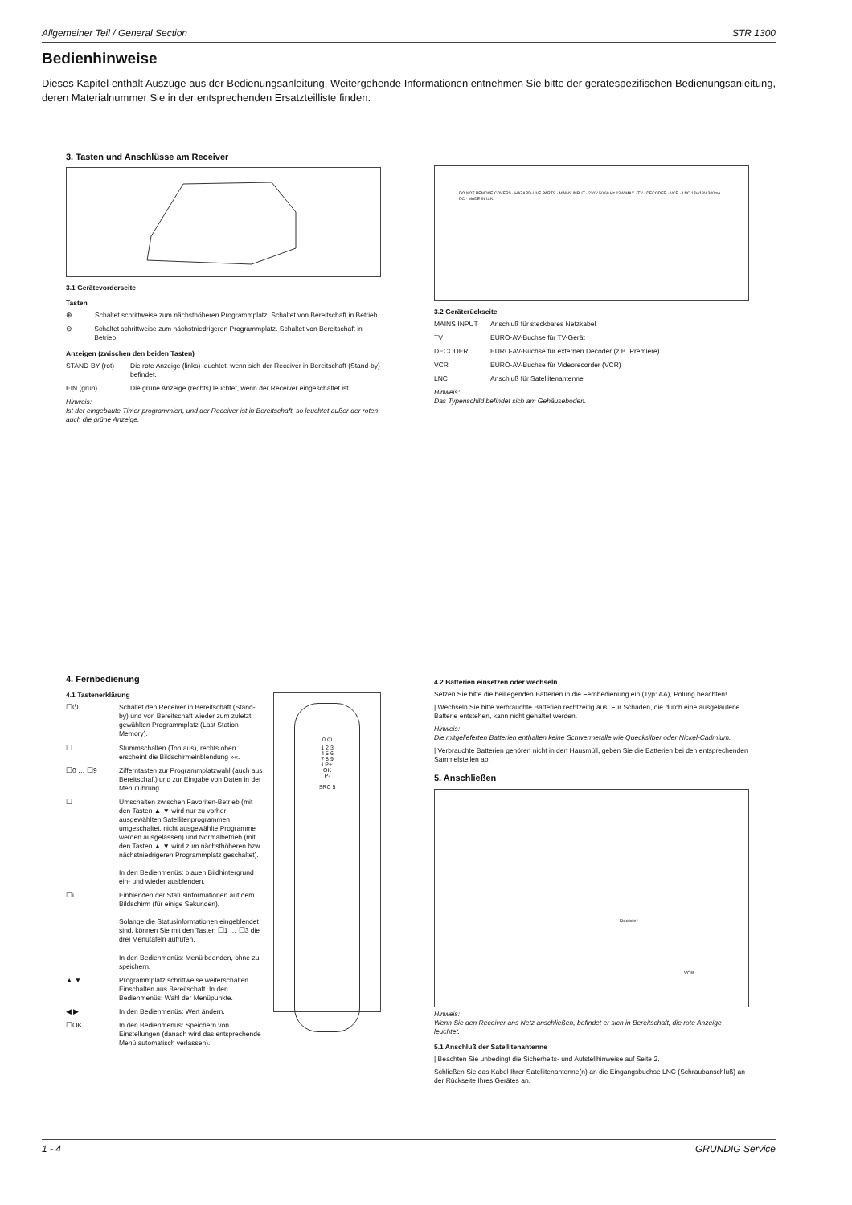Allgemeiner Teil / General Section STR 1300
Bedienhinweise
Dieses Kapitel enthält Auszüge aus der Bedienungsanleitung. Weitergehende Informationen entnehmen Sie bitte der gerätespezifischen Bedienungsanleitung, deren Materialnummer Sie in der entsprechenden Ersatzteilliste finden.
3. Tasten und Anschlüsse am Receiver
3.1 Gerätevorderseite
Tasten
⊕ Schaltet schrittweise zum nächsthöheren Programmplatz. Schaltet von Bereitschaft in Betrieb.
⊖ Schaltet schrittweise zum nächstniedrigeren Programmplatz. Schaltet von Bereitschaft in Betrieb.
Anzeigen (zwischen den beiden Tasten)
STAND-BY (rot) Die rote Anzeige (links) leuchtet, wenn sich der Receiver in Bereitschaft (Stand-by) befindet.
EIN (grün) Die grüne Anzeige (rechts) leuchtet, wenn der Receiver eingeschaltet ist.
Hinweis:
Ist der eingebaute Timer programmiert, und der Receiver ist in Bereitschaft, so leuchtet außer der roten auch die grüne Anzeige.
DO NOT REMOVE COVERS · HAZARD-LIVE PARTS · MAINS INPUT · 230V 50/60 Hz 13W MAX · TV · DECODER · VCR · LNC 13V/18V 300mA DC · MADE IN U.K.
3.2 Geräterückseite
MAINS INPUT Anschluß für steckbares Netzkabel
TV EURO-AV-Buchse für TV-Gerät
DECODER EURO-AV-Buchse für externen Decoder (z.B. Première)
VCR EURO-AV-Buchse für Videorecorder (VCR)
LNC Anschluß für Satellitenantenne
Hinweis:
Das Typenschild befindet sich am Gehäuseboden.
4. Fernbedienung
4.1 Tastenerklärung
☐⏻ Schaltet den Receiver in Bereitschaft (Stand-by) und von Bereitschaft wieder zum zuletzt gewählten Programmplatz (Last Station Memory).
☐ Stummschalten (Ton aus), rechts oben erscheint die Bildschirmeinblendung »«.
☐0 … ☐9 Zifferntasten zur Programmplatzwahl (auch aus Bereitschaft) und zur Eingabe von Daten in der Menüführung.
☐ Umschalten zwischen Favoriten-Betrieb (mit den Tasten ▲ ▼ wird nur zu vorher ausgewählten Satellitenprogrammen umgeschaltet, nicht ausgewählte Programme werden ausgelassen) und Normalbetrieb (mit den Tasten ▲ ▼ wird zum nächsthöheren bzw. nächstniedrigeren Programmplatz geschaltet).
In den Bedienmenüs: blauen Bildhintergrund ein- und wieder ausblenden.
☐i Einblenden der Statusinformationen auf dem Bildschirm (für einige Sekunden).
Solange die Statusinformationen eingeblendet sind, können Sie mit den Tasten ☐1 … ☐3 die drei Menütafeln aufrufen.
In den Bedienmenüs: Menü beenden, ohne zu speichern.
▲ ▼ Programmplatz schrittweise weiterschalten. Einschalten aus Bereitschaft. In den Bedienmenüs: Wahl der Menüpunkte.
◀ ▶ In den Bedienmenüs: Wert ändern.
☐OK In den Bedienmenüs: Speichern von Einstellungen (danach wird das entsprechende Menü automatisch verlassen).
0 ⏻
1 2 3
4 5 6
7 8 9
i P+
OK
P-
SRC 5
4.2 Batterien einsetzen oder wechseln
Setzen Sie bitte die beiliegenden Batterien in die Fernbedienung ein (Typ: AA), Polung beachten!
| Wechseln Sie bitte verbrauchte Batterien rechtzeitig aus. Für Schäden, die durch eine ausgelaufene Batterie entstehen, kann nicht gehaftet werden.
Hinweis:
Die mitgelieferten Batterien enthalten keine Schwermetalle wie Quecksilber oder Nickel-Cadmium.
| Verbrauchte Batterien gehören nicht in den Hausmüll, geben Sie die Batterien bei den entsprechenden Sammelstellen ab.
5. Anschließen
Decoder
VCR
Hinweis:
Wenn Sie den Receiver ans Netz anschließen, befindet er sich in Bereitschaft, die rote Anzeige leuchtet.
5.1 Anschluß der Satellitenantenne
| Beachten Sie unbedingt die Sicherheits- und Aufstellhinweise auf Seite 2.
Schließen Sie das Kabel Ihrer Satellitenantenne(n) an die Eingangsbuchse LNC (Schraubanschluß) an der Rückseite Ihres Gerätes an.
1 - 4 GRUNDIG Service